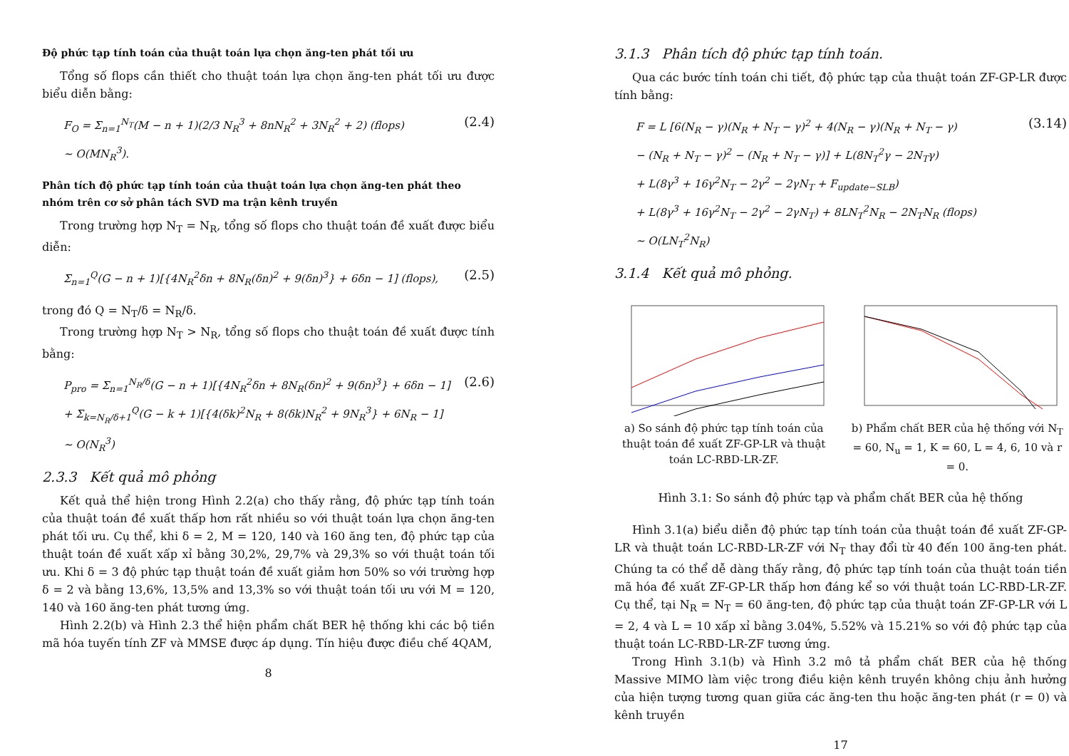Độ phức tạp tính toán của thuật toán lựa chọn ăng-ten phát tối ưu
Tổng số flops cần thiết cho thuật toán lựa chọn ăng-ten phát tối ưu được biểu diễn bằng:
F<sub>O</sub> = Σ<sub>n=1</sub><sup>N<sub>T</sub></sup>(M − n + 1)(2/3 N<sub>R</sub><sup>3</sup> + 8nN<sub>R</sub><sup>2</sup> + 3N<sub>R</sub><sup>2</sup> + 2) (flops)
∼ O(MN<sub>R</sub><sup>3</sup>).
(2.4)
Phân tích độ phức tạp tính toán của thuật toán lựa chọn ăng-ten phát theo nhóm trên cơ sở phân tách SVD ma trận kênh truyền
Trong trường hợp N<sub>T</sub> = N<sub>R</sub>, tổng số flops cho thuật toán đề xuất được biểu diễn:
Σ<sub>n=1</sub><sup>Q</sup>(G − n + 1)[{4N<sub>R</sub><sup>2</sup>δn + 8N<sub>R</sub>(δn)<sup>2</sup> + 9(δn)<sup>3</sup>} + 6δn − 1] (flops),
(2.5)
trong đó Q = N<sub>T</sub>/δ = N<sub>R</sub>/δ.
Trong trường hợp N<sub>T</sub> > N<sub>R</sub>, tổng số flops cho thuật toán đề xuất được tính bằng:
P<sub>pro</sub> = Σ<sub>n=1</sub><sup>N<sub>R</sub>/δ</sup>(G − n + 1)[{4N<sub>R</sub><sup>2</sup>δn + 8N<sub>R</sub>(δn)<sup>2</sup> + 9(δn)<sup>3</sup>} + 6δn − 1]
+ Σ<sub>k=N<sub>R</sub>/δ+1</sub><sup>Q</sup>(G − k + 1)[{4(δk)<sup>2</sup>N<sub>R</sub> + 8(δk)N<sub>R</sub><sup>2</sup> + 9N<sub>R</sub><sup>3</sup>} + 6N<sub>R</sub> − 1]
∼ O(N<sub>R</sub><sup>3</sup>)
(2.6)
2.3.3 Kết quả mô phỏng
Kết quả thể hiện trong Hình 2.2(a) cho thấy rằng, độ phức tạp tính toán của thuật toán đề xuất thấp hơn rất nhiều so với thuật toán lựa chọn ăng-ten phát tối ưu. Cụ thể, khi δ = 2, M = 120, 140 và 160 ăng ten, độ phức tạp của thuật toán đề xuất xấp xỉ bằng 30,2%, 29,7% và 29,3% so với thuật toán tối ưu. Khi δ = 3 độ phức tạp thuật toán đề xuất giảm hơn 50% so với trường hợp δ = 2 và bằng 13,6%, 13,5% and 13,3% so với thuật toán tối ưu với M = 120, 140 và 160 ăng-ten phát tương ứng.
Hình 2.2(b) và Hình 2.3 thể hiện phẩm chất BER hệ thống khi các bộ tiền mã hóa tuyến tính ZF và MMSE được áp dụng. Tín hiệu được điều chế 4QAM,
8
3.1.3 Phân tích độ phức tạp tính toán.
Qua các bước tính toán chi tiết, độ phức tạp của thuật toán ZF-GP-LR được tính bằng:
F = L [6(N<sub>R</sub> − γ)(N<sub>R</sub> + N<sub>T</sub> − γ)<sup>2</sup> + 4(N<sub>R</sub> − γ)(N<sub>R</sub> + N<sub>T</sub> − γ)
− (N<sub>R</sub> + N<sub>T</sub> − γ)<sup>2</sup> − (N<sub>R</sub> + N<sub>T</sub> − γ)] + L(8N<sub>T</sub><sup>2</sup>γ − 2N<sub>T</sub>γ)
+ L(8γ<sup>3</sup> + 16γ<sup>2</sup>N<sub>T</sub> − 2γ<sup>2</sup> − 2γN<sub>T</sub> + F<sub>update−SLB</sub>)
+ L(8γ<sup>3</sup> + 16γ<sup>2</sup>N<sub>T</sub> − 2γ<sup>2</sup> − 2γN<sub>T</sub>) + 8LN<sub>T</sub><sup>2</sup>N<sub>R</sub> − 2N<sub>T</sub>N<sub>R</sub> (flops)
∼ O(LN<sub>T</sub><sup>2</sup>N<sub>R</sub>)
(3.14)
3.1.4 Kết quả mô phỏng.
a) So sánh độ phức tạp tính toán của thuật toán đề xuất ZF-GP-LR và thuật toán LC-RBD-LR-ZF.
b) Phẩm chất BER của hệ thống với N<sub>T</sub> = 60, N<sub>u</sub> = 1, K = 60, L = 4, 6, 10 và r = 0.
Hình 3.1: So sánh độ phức tạp và phẩm chất BER của hệ thống
Hình 3.1(a) biểu diễn độ phức tạp tính toán của thuật toán đề xuất ZF-GP-LR và thuật toán LC-RBD-LR-ZF với N<sub>T</sub> thay đổi từ 40 đến 100 ăng-ten phát. Chúng ta có thể dễ dàng thấy rằng, độ phức tạp tính toán của thuật toán tiền mã hóa đề xuất ZF-GP-LR thấp hơn đáng kể so với thuật toán LC-RBD-LR-ZF. Cụ thể, tại N<sub>R</sub> = N<sub>T</sub> = 60 ăng-ten, độ phức tạp của thuật toán ZF-GP-LR với L = 2, 4 và L = 10 xấp xỉ bằng 3.04%, 5.52% và 15.21% so với độ phức tạp của thuật toán LC-RBD-LR-ZF tương ứng.
Trong Hình 3.1(b) và Hình 3.2 mô tả phẩm chất BER của hệ thống Massive MIMO làm việc trong điều kiện kênh truyền không chịu ảnh hưởng của hiện tượng tương quan giữa các ăng-ten thu hoặc ăng-ten phát (r = 0) và kênh truyền
17